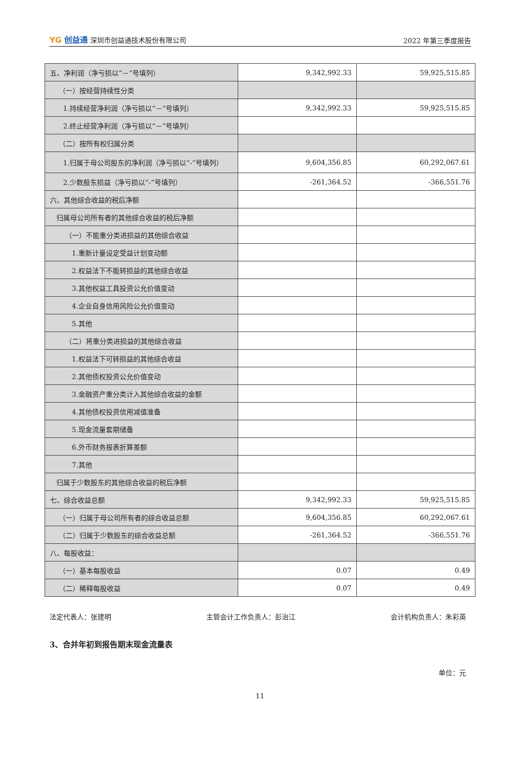YG 创益通 深圳市创益通技术股份有限公司
2022 年第三季度报告
| 五、净利润（净亏损以“－”号填列） | 9,342,992.33 | 59,925,515.85 |
| （一）按经营持续性分类 | | |
| 1.持续经营净利润（净亏损以“－”号填列） | 9,342,992.33 | 59,925,515.85 |
| 2.终止经营净利润（净亏损以“－”号填列） | | |
| （二）按所有权归属分类 | | |
| 1.归属于母公司股东的净利润（净亏损以“-”号填列） | 9,604,356.85 | 60,292,067.61 |
| 2.少数股东损益（净亏损以“-”号填列） | -261,364.52 | -366,551.76 |
| 六、其他综合收益的税后净额 | | |
| 归属母公司所有者的其他综合收益的税后净额 | | |
| （一）不能重分类进损益的其他综合收益 | | |
| 1.重新计量设定受益计划变动额 | | |
| 2.权益法下不能转损益的其他综合收益 | | |
| 3.其他权益工具投资公允价值变动 | | |
| 4.企业自身信用风险公允价值变动 | | |
| 5.其他 | | |
| （二）将重分类进损益的其他综合收益 | | |
| 1.权益法下可转损益的其他综合收益 | | |
| 2.其他债权投资公允价值变动 | | |
| 3.金融资产重分类计入其他综合收益的金额 | | |
| 4.其他债权投资信用减值准备 | | |
| 5.现金流量套期储备 | | |
| 6.外币财务报表折算差额 | | |
| 7.其他 | | |
| 归属于少数股东的其他综合收益的税后净额 | | |
| 七、综合收益总额 | 9,342,992.33 | 59,925,515.85 |
| （一）归属于母公司所有者的综合收益总额 | 9,604,356.85 | 60,292,067.61 |
| （二）归属于少数股东的综合收益总额 | -261,364.52 | -366,551.76 |
| 八、每股收益： | | |
| （一）基本每股收益 | 0.07 | 0.49 |
| （二）稀释每股收益 | 0.07 | 0.49 |
法定代表人：张建明 主管会计工作负责人：彭治江 会计机构负责人：朱彩英
3、合并年初到报告期末现金流量表
单位：元
11